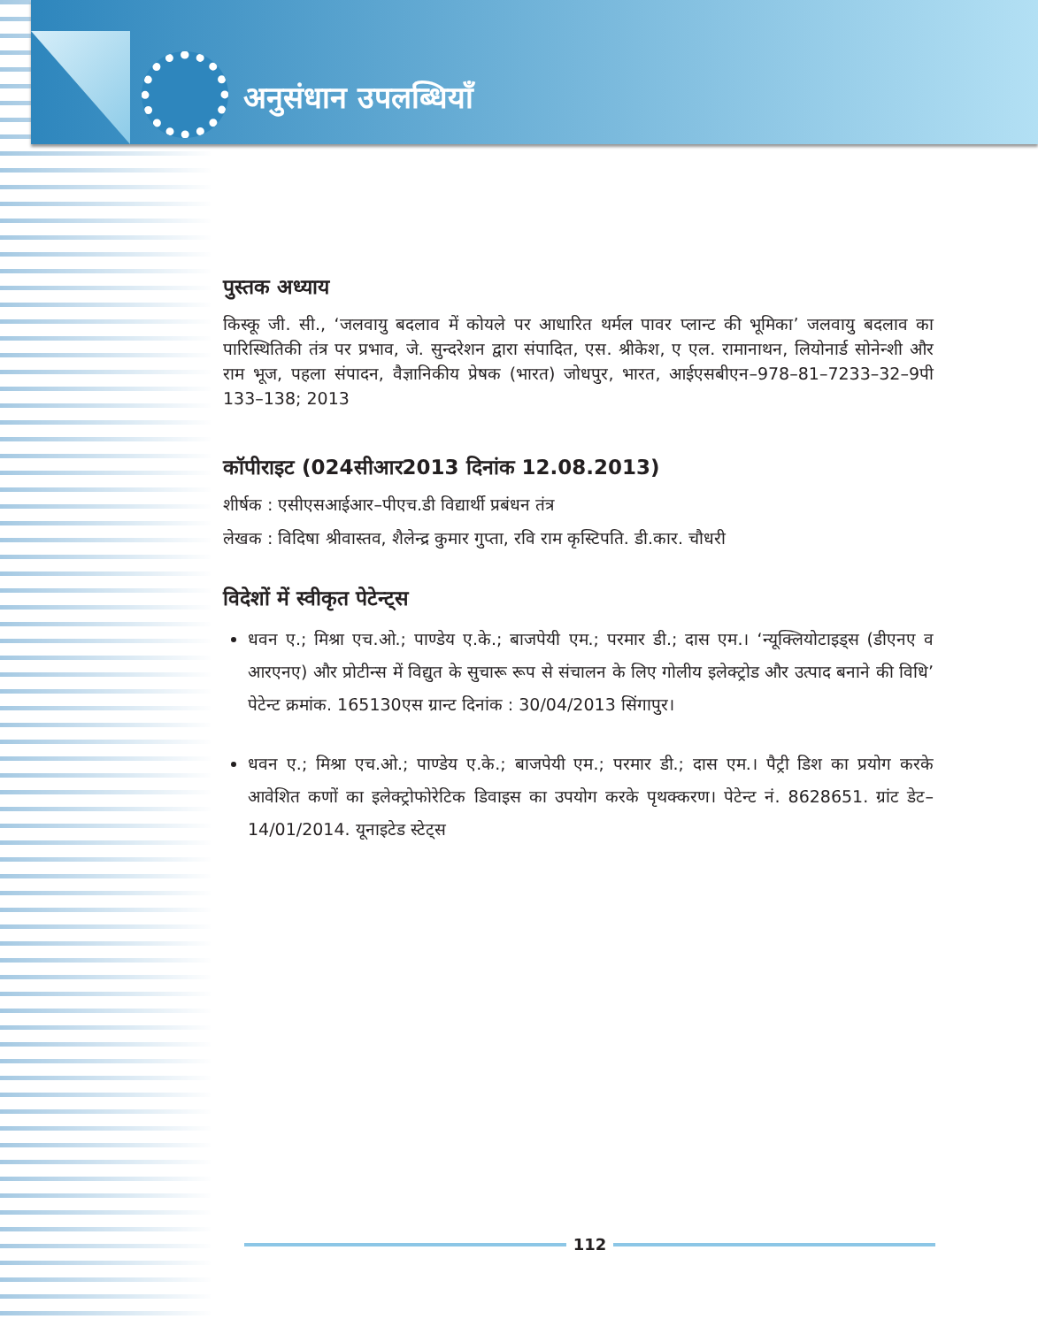अनुसंधान उपलब्धियाँ
पुस्तक अध्याय
किस्कू जी. सी., ‘जलवायु बदलाव में कोयले पर आधारित थर्मल पावर प्लान्ट की भूमिका’ जलवायु बदलाव का पारिस्थितिकी तंत्र पर प्रभाव, जे. सुन्दरेशन द्वारा संपादित, एस. श्रीकेश, ए एल. रामानाथन, लियोनार्ड सोनेन्शी और राम भूज, पहला संपादन, वैज्ञानिकीय प्रेषक (भारत) जोधपुर, भारत, आईएसबीएन–978–81–7233–32–9पी 133–138; 2013
कॉपीराइट (024सीआर2013 दिनांक 12.08.2013)
शीर्षक : एसीएसआईआर–पीएच.डी विद्यार्थी प्रबंधन तंत्र
लेखक : विदिषा श्रीवास्तव, शैलेन्द्र कुमार गुप्ता, रवि राम कृस्टिपति. डी.कार. चौधरी
विदेशों में स्वीकृत पेटेन्ट्स
धवन ए.; मिश्रा एच.ओ.; पाण्डेय ए.के.; बाजपेयी एम.; परमार डी.; दास एम.। ‘न्यूक्लियोटाइड्स (डीएनए व आरएनए) और प्रोटीन्स में विद्युत के सुचारू रूप से संचालन के लिए गोलीय इलेक्ट्रोड और उत्पाद बनाने की विधि’ पेटेन्ट क्रमांक. 165130एस ग्रान्ट दिनांक : 30/04/2013 सिंगापुर।
धवन ए.; मिश्रा एच.ओ.; पाण्डेय ए.के.; बाजपेयी एम.; परमार डी.; दास एम.। पैट्री डिश का प्रयोग करके आवेशित कणों का इलेक्ट्रोफोरेटिक डिवाइस का उपयोग करके पृथक्करण। पेटेन्ट नं. 8628651. ग्रांट डेट–14/01/2014. यूनाइटेड स्टेट्स
112